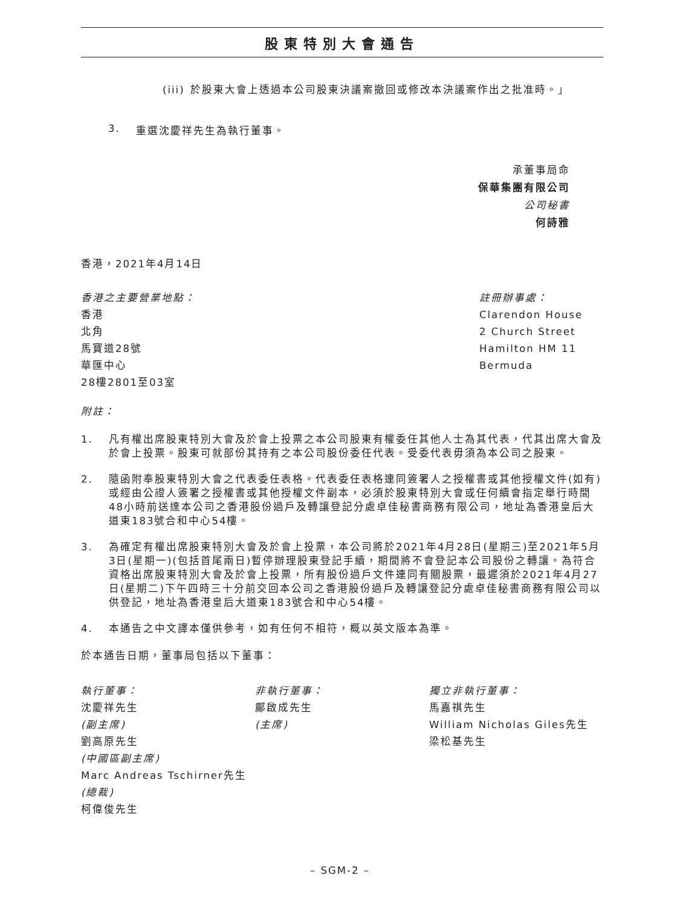股東特別大會通告
(iii) 於股東大會上透過本公司股東決議案撤回或修改本決議案作出之批准時。」
3. 重選沈慶祥先生為執行董事。
承董事局命
保華集團有限公司
公司秘書
何詩雅
香港，2021年4月14日
香港之主要營業地點：
香港
北角
馬寶道28號
華匯中心
28樓2801至03室
註冊辦事處：
Clarendon House
2 Church Street
Hamilton HM 11
Bermuda
附註：
1. 凡有權出席股東特別大會及於會上投票之本公司股東有權委任其他人士為其代表，代其出席大會及於會上投票。股東可就部份其持有之本公司股份委任代表。受委代表毋須為本公司之股東。
2. 隨函附奉股東特別大會之代表委任表格。代表委任表格連同簽署人之授權書或其他授權文件(如有)或經由公證人簽署之授權書或其他授權文件副本，必須於股東特別大會或任何續會指定舉行時間48小時前送達本公司之香港股份過戶及轉讓登記分處卓佳秘書商務有限公司，地址為香港皇后大道東183號合和中心54樓。
3. 為確定有權出席股東特別大會及於會上投票，本公司將於2021年4月28日(星期三)至2021年5月3日(星期一)(包括首尾兩日)暫停辦理股東登記手續，期間將不會登記本公司股份之轉讓。為符合資格出席股東特別大會及於會上投票，所有股份過戶文件連同有關股票，最遲須於2021年4月27日(星期二)下午四時三十分前交回本公司之香港股份過戶及轉讓登記分處卓佳秘書商務有限公司以供登記，地址為香港皇后大道東183號合和中心54樓。
4. 本通告之中文譯本僅供參考，如有任何不相符，概以英文版本為準。
於本通告日期，董事局包括以下董事：
執行董事：
沈慶祥先生
(副主席)
劉高原先生
(中國區副主席)
Marc Andreas Tschirner先生
(總裁)
柯偉俊先生
非執行董事：
鄺啟成先生
(主席)
獨立非執行董事：
馬嘉祺先生
William Nicholas Giles先生
梁松基先生
– SGM-2 –